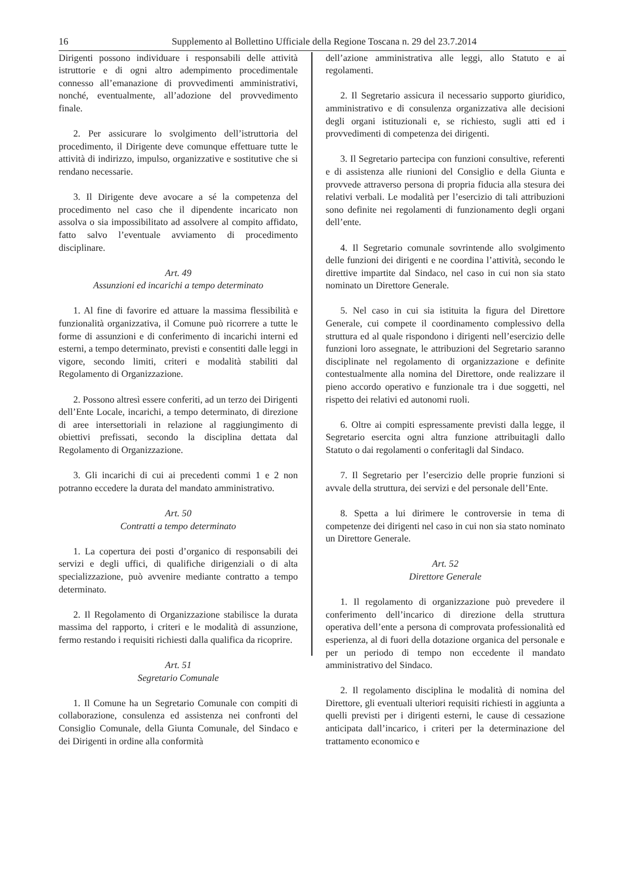16 Supplemento al Bollettino Ufficiale della Regione Toscana n. 29 del 23.7.2014
Dirigenti possono individuare i responsabili delle attività istruttorie e di ogni altro adempimento procedimentale connesso all’emanazione di provvedimenti amministrativi, nonché, eventualmente, all’adozione del provvedimento finale.
2. Per assicurare lo svolgimento dell’istruttoria del procedimento, il Dirigente deve comunque effettuare tutte le attività di indirizzo, impulso, organizzative e sostitutive che si rendano necessarie.
3. Il Dirigente deve avocare a sé la competenza del procedimento nel caso che il dipendente incaricato non assolva o sia impossibilitato ad assolvere al compito affidato, fatto salvo l’eventuale avviamento di procedimento disciplinare.
Art. 49
Assunzioni ed incarichi a tempo determinato
1. Al fine di favorire ed attuare la massima flessibilità e funzionalità organizzativa, il Comune può ricorrere a tutte le forme di assunzioni e di conferimento di incarichi interni ed esterni, a tempo determinato, previsti e consentiti dalle leggi in vigore, secondo limiti, criteri e modalità stabiliti dal Regolamento di Organizzazione.
2. Possono altresì essere conferiti, ad un terzo dei Dirigenti dell’Ente Locale, incarichi, a tempo determinato, di direzione di aree intersettoriali in relazione al raggiungimento di obiettivi prefissati, secondo la disciplina dettata dal Regolamento di Organizzazione.
3. Gli incarichi di cui ai precedenti commi 1 e 2 non potranno eccedere la durata del mandato amministrativo.
Art. 50
Contratti a tempo determinato
1. La copertura dei posti d’organico di responsabili dei servizi e degli uffici, di qualifiche dirigenziali o di alta specializzazione, può avvenire mediante contratto a tempo determinato.
2. Il Regolamento di Organizzazione stabilisce la durata massima del rapporto, i criteri e le modalità di assunzione, fermo restando i requisiti richiesti dalla qualifica da ricoprire.
Art. 51
Segretario Comunale
1. Il Comune ha un Segretario Comunale con compiti di collaborazione, consulenza ed assistenza nei confronti del Consiglio Comunale, della Giunta Comunale, del Sindaco e dei Dirigenti in ordine alla conformità
dell’azione amministrativa alle leggi, allo Statuto e ai regolamenti.
2. Il Segretario assicura il necessario supporto giuridico, amministrativo e di consulenza organizzativa alle decisioni degli organi istituzionali e, se richiesto, sugli atti ed i provvedimenti di competenza dei dirigenti.
3. Il Segretario partecipa con funzioni consultive, referenti e di assistenza alle riunioni del Consiglio e della Giunta e provvede attraverso persona di propria fiducia alla stesura dei relativi verbali. Le modalità per l’esercizio di tali attribuzioni sono definite nei regolamenti di funzionamento degli organi dell’ente.
4. Il Segretario comunale sovrintende allo svolgimento delle funzioni dei dirigenti e ne coordina l’attività, secondo le direttive impartite dal Sindaco, nel caso in cui non sia stato nominato un Direttore Generale.
5. Nel caso in cui sia istituita la figura del Direttore Generale, cui compete il coordinamento complessivo della struttura ed al quale rispondono i dirigenti nell’esercizio delle funzioni loro assegnate, le attribuzioni del Segretario saranno disciplinate nel regolamento di organizzazione e definite contestualmente alla nomina del Direttore, onde realizzare il pieno accordo operativo e funzionale tra i due soggetti, nel rispetto dei relativi ed autonomi ruoli.
6. Oltre ai compiti espressamente previsti dalla legge, il Segretario esercita ogni altra funzione attribuitagli dallo Statuto o dai regolamenti o conferitagli dal Sindaco.
7. Il Segretario per l’esercizio delle proprie funzioni si avvale della struttura, dei servizi e del personale dell’Ente.
8. Spetta a lui dirimere le controversie in tema di competenze dei dirigenti nel caso in cui non sia stato nominato un Direttore Generale.
Art. 52
Direttore Generale
1. Il regolamento di organizzazione può prevedere il conferimento dell’incarico di direzione della struttura operativa dell’ente a persona di comprovata professionalità ed esperienza, al di fuori della dotazione organica del personale e per un periodo di tempo non eccedente il mandato amministrativo del Sindaco.
2. Il regolamento disciplina le modalità di nomina del Direttore, gli eventuali ulteriori requisiti richiesti in aggiunta a quelli previsti per i dirigenti esterni, le cause di cessazione anticipata dall’incarico, i criteri per la determinazione del trattamento economico e